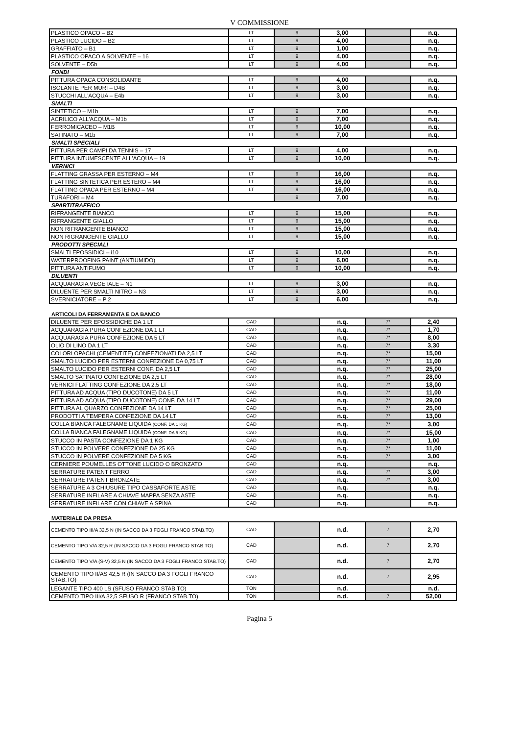V COMMISSIONE
| PLASTICO OPACO – B2 | LT | 9 | 3,00 | | n.q. |
| PLASTICO LUCIDO – B2 | LT | 9 | 4,00 | | n.q. |
| GRAFFIATO – B1 | LT | 9 | 1,00 | | n.q. |
| PLASTICO OPACO A SOLVENTE – 16 | LT | 9 | 4,00 | | n.q. |
| SOLVENTE – D5b | LT | 9 | 4,00 | | n.q. |
| FONDI | | | | | |
| PITTURA OPACA CONSOLIDANTE | LT | 9 | 4,00 | | n.q. |
| ISOLANTE PER MURI – D4B | LT | 9 | 3,00 | | n.q. |
| STUCCHI ALL'ACQUA – E4b | LT | 9 | 3,00 | | n.q. |
| SMALTI | | | | | |
| SINTETICO – M1b | LT | 9 | 7,00 | | n.q. |
| ACRILICO ALL'ACQUA – M1b | LT | 9 | 7,00 | | n.q. |
| FERROMICACEO – M1B | LT | 9 | 10,00 | | n.q. |
| SATINATO – M1b | LT | 9 | 7,00 | | n.q. |
| SMALTI SPECIALI | | | | | |
| PITTURA PER CAMPI DA TENNIS – 17 | LT | 9 | 4,00 | | n.q. |
| PITTURA INTUMESCENTE ALL'ACQUA – 19 | LT | 9 | 10,00 | | n.q. |
| VERNICI | | | | | |
| FLATTING GRASSA PER ESTERNO – M4 | LT | 9 | 16,00 | | n.q. |
| FLATTING SINTETICA PER ESTERO – M4 | LT | 9 | 16,00 | | n.q. |
| FLATTING OPACA PER ESTERNO – M4 | LT | 9 | 16,00 | | n.q. |
| TURAFORI – M4 | | 9 | 7,00 | | n.q. |
| SPARTITRAFFICO | | | | | |
| RIFRANGENTE BIANCO | LT | 9 | 15,00 | | n.q. |
| RIFRANGENTE GIALLO | LT | 9 | 15,00 | | n.q. |
| NON RIFRANGENTE BIANCO | LT | 9 | 15,00 | | n.q. |
| NON RIGRANGENTE GIALLO | LT | 9 | 15,00 | | n.q. |
| PRODOTTI SPECIALI | | | | | |
| SMALTI EPOSSIDICI – i10 | LT | 9 | 10,00 | | n.q. |
| WATERPROOFING PAINT (ANTIUMIDO) | LT | 9 | 6,00 | | n.q. |
| PITTURA ANTIFUMO | LT | 9 | 10,00 | | n.q. |
| DILUENTI | | | | | |
| ACQUARAGIA VEGETALE – N1 | LT | 9 | 3,00 | | n.q. |
| DILUENTE PER SMALTI NITRO – N3 | LT | 9 | 3,00 | | n.q. |
| SVERNICIATORE – P 2 | LT | 9 | 6,00 | | n.q. |
| ARTICOLI DA FERRAMENTA E DA BANCO | | | | | |
| DILUENTE PER EPOSSIDICHE DA 1 LT | CAD | | n.q. | 7* | 2,40 |
| ACQUARAGIA PURA CONFEZIONE DA 1 LT | CAD | | n.q. | 7* | 1,70 |
| ACQUARAGIA PURA CONFEZIONE DA 5 LT | CAD | | n.q. | 7* | 8,00 |
| OLIO DI LINO DA 1 LT | CAD | | n.q. | 7* | 3,30 |
| COLORI OPACHI (CEMENTITE) CONFEZIONATI DA 2,5 LT | CAD | | n.q. | 7* | 15,00 |
| SMALTO LUCIDO PER ESTERNI CONFEZIONE DA 0,75 LT | CAD | | n.q. | 7* | 11,00 |
| SMALTO LUCIDO PER ESTERNI CONF. DA 2,5 LT | CAD | | n.q. | 7* | 25,00 |
| SMALTO SATINATO CONFEZIONE DA 2,5 LT | CAD | | n.q. | 7* | 28,00 |
| VERNICI FLATTING CONFEZIONE DA 2,5 LT | CAD | | n.q. | 7* | 18,00 |
| PITTURA AD ACQUA (TIPO DUCOTONE) DA 5 LT | CAD | | n.q. | 7* | 11,00 |
| PITTURA AD ACQUA (TIPO DUCOTONE) CONF. DA 14 LT | CAD | | n.q. | 7* | 29,00 |
| PITTURA AL QUARZO CONFEZIONE DA 14 LT | CAD | | n.q. | 7* | 25,00 |
| PRODOTTI A TEMPERA CONFEZIONE DA 14 LT | CAD | | n.q. | 7* | 13,00 |
| COLLA BIANCA FALEGNAME LIQUIDA (CONF. DA 1 KG) | CAD | | n.q. | 7* | 3,00 |
| COLLA BIANCA FALEGNAME LIQUIDA (CONF. DA 5 KG) | CAD | | n.q. | 7* | 15,00 |
| STUCCO IN PASTA CONFEZIONE DA 1 KG | CAD | | n.q. | 7* | 1,00 |
| STUCCO IN POLVERE CONFEZIONE DA 25 KG | CAD | | n.q. | 7* | 11,00 |
| STUCCO IN POLVERE CONFEZIONE DA 5 KG | CAD | | n.q. | 7* | 3,00 |
| CERNIERE POUMELLES OTTONE LUCIDO O BRONZATO | CAD | | n.q. | | n.q. |
| SERRATURE PATENT FERRO | CAD | | n.q. | 7* | 3,00 |
| SERRATURE PATENT BRONZATE | CAD | | n.q. | 7* | 3,00 |
| SERRATURE A 3 CHIUSURE TIPO CASSAFORTE ASTE | CAD | | n.q. | | n.q. |
| SERRATURE INFILARE A CHIAVE MAPPA SENZA ASTE | CAD | | n.q. | | n.q. |
| SERRATURE INFILARE CON CHIAVE A SPINA | CAD | | n.q. | | n.q. |
| MATERIALE DA PRESA | | | | | |
| CEMENTO TIPO III/A 32,5 N (IN SACCO DA 3 FOGLI FRANCO STAB.TO) | CAD | | n.d. | 7 | 2,70 |
| CEMENTO TIPO V/A 32,5 R (IN SACCO DA 3 FOGLI FRANCO STAB.TO) | CAD | | n.d. | 7 | 2,70 |
| CEMENTO TIPO V/A (S-V) 32,5 N (IN SACCO DA 3 FOGLI FRANCO STAB.TO) | CAD | | n.d. | 7 | 2,70 |
| CEMENTO TIPO II/AS 42,5 R (IN SACCO DA 3 FOGLI FRANCO STAB.TO) | CAD | | n.d. | 7 | 2,95 |
| LEGANTE TIPO 400 LS (SFUSO FRANCO STAB.TO) | TON | | n.d. | | n.d. |
| CEMENTO TIPO III/A 32,5 SFUSO R (FRANCO STAB.TO) | TON | | n.d. | 7 | 52,00 |
Pagina 5